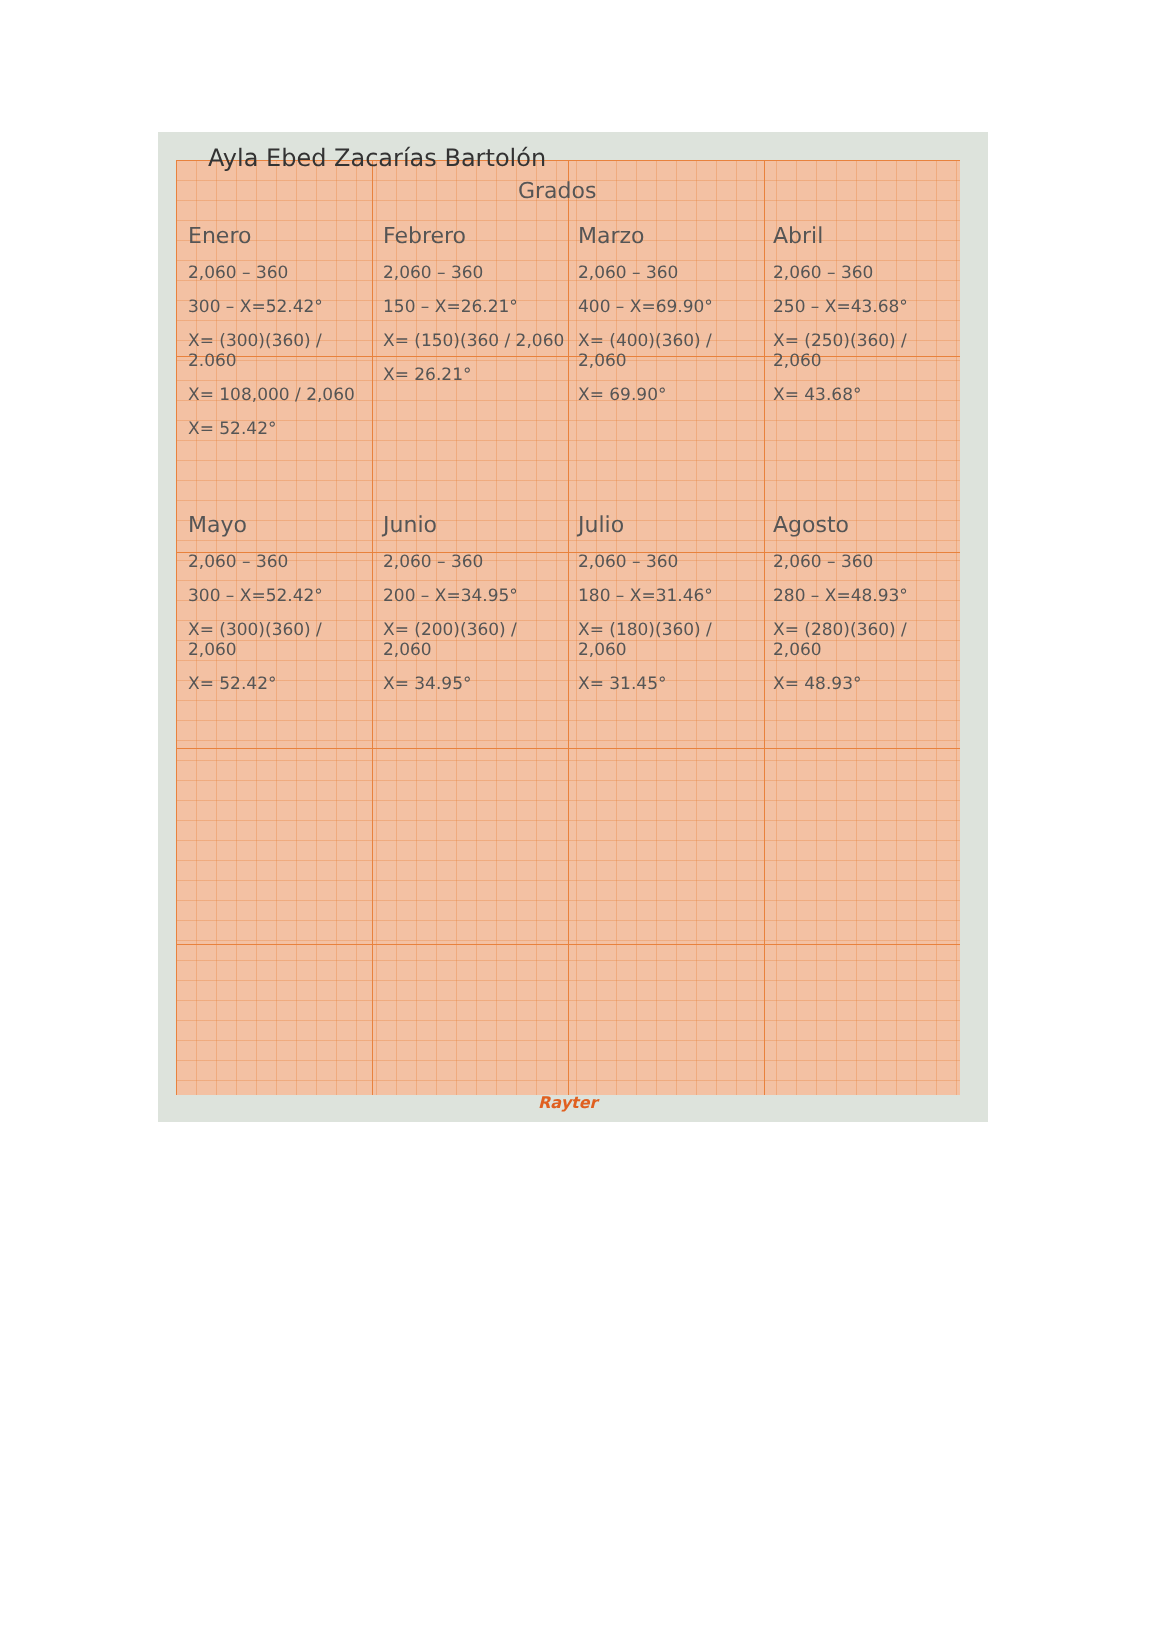Ayla Ebed Zacarías Bartolón
Grados
Enero
2,060 – 360
300 – X=52.42°
X= (300)(360) / 2.060
X= 108,000 / 2,060
X= 52.42°
Febrero
2,060 – 360
150 – X=26.21°
X= (150)(360 / 2,060
X= 26.21°
Marzo
2,060 – 360
400 – X=69.90°
X= (400)(360) / 2,060
X= 69.90°
Abril
2,060 – 360
250 – X=43.68°
X= (250)(360) / 2,060
X= 43.68°
Mayo
2,060 – 360
300 – X=52.42°
X= (300)(360) / 2,060
X= 52.42°
Junio
2,060 – 360
200 – X=34.95°
X= (200)(360) / 2,060
X= 34.95°
Julio
2,060 – 360
180 – X=31.46°
X= (180)(360) / 2,060
X= 31.45°
Agosto
2,060 – 360
280 – X=48.93°
X= (280)(360) / 2,060
X= 48.93°
Rayter